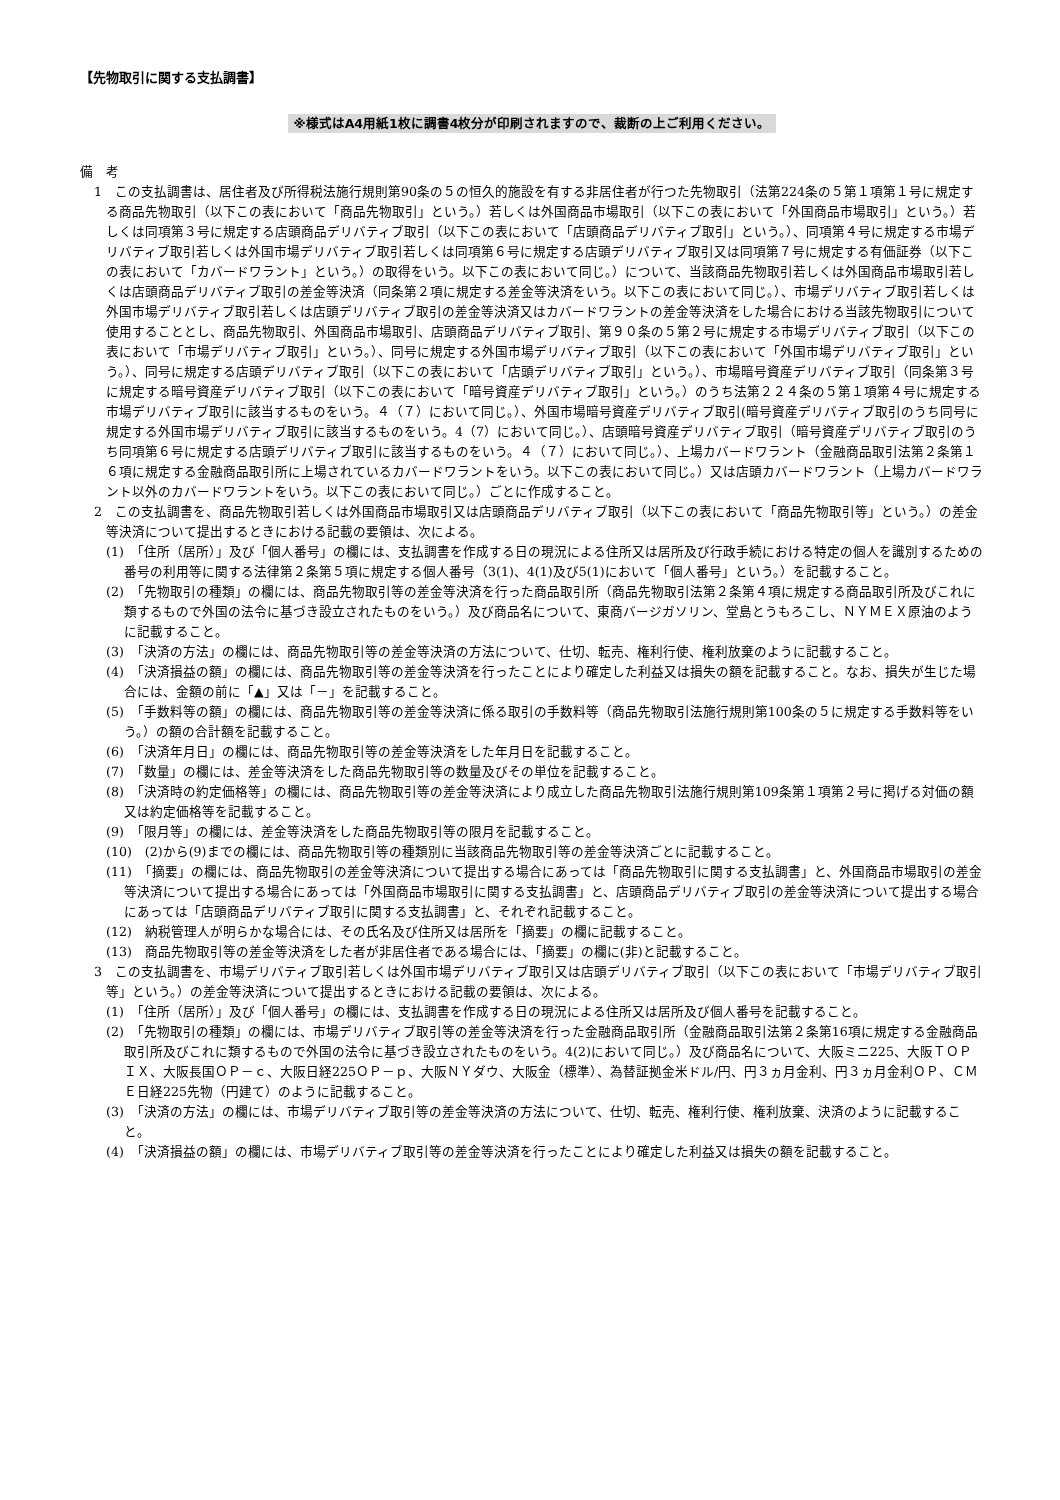【先物取引に関する支払調書】
※様式はA4用紙1枚に調書4枚分が印刷されますので、裁断の上ご利用ください。
備　考
1　この支払調書は、居住者及び所得税法施行規則第90条の５の恒久的施設を有する非居住者が行つた先物取引（法第224条の５第１項第１号に規定する商品先物取引（以下この表において「商品先物取引」という。）若しくは外国商品市場取引（以下この表において「外国商品市場取引」という。）若しくは同項第３号に規定する店頭商品デリバティブ取引（以下この表において「店頭商品デリバティブ取引」という。）、同項第４号に規定する市場デリバティブ取引若しくは外国市場デリバティブ取引若しくは同項第６号に規定する店頭デリバティブ取引又は同項第７号に規定する有価証券（以下この表において「カバードワラント」という。）の取得をいう。以下この表において同じ。）について、当該商品先物取引若しくは外国商品市場取引若しくは店頭商品デリバティブ取引の差金等決済（同条第２項に規定する差金等決済をいう。以下この表において同じ。）、市場デリバティブ取引若しくは外国市場デリバティブ取引若しくは店頭デリバティブ取引の差金等決済又はカバードワラントの差金等決済をした場合における当該先物取引について使用することとし、商品先物取引、外国商品市場取引、店頭商品デリバティブ取引、第９０条の５第２号に規定する市場デリバティブ取引（以下この表において「市場デリバティブ取引」という。）、同号に規定する外国市場デリバティブ取引（以下この表において「外国市場デリバティブ取引」という。）、同号に規定する店頭デリバティブ取引（以下この表において「店頭デリバティブ取引」という。）、市場暗号資産デリバティブ取引（同条第３号に規定する暗号資産デリバティブ取引（以下この表において「暗号資産デリバティブ取引」という。）のうち法第２２４条の５第１項第４号に規定する市場デリバティブ取引に該当するものをいう。４（７）において同じ。）、外国市場暗号資産デリバティブ取引(暗号資産デリバティブ取引のうち同号に規定する外国市場デリバティブ取引に該当するものをいう。4（7）において同じ。）、店頭暗号資産デリバティブ取引（暗号資産デリバティブ取引のうち同項第６号に規定する店頭デリバティブ取引に該当するものをいう。４（７）において同じ。）、上場カバードワラント（金融商品取引法第２条第１６項に規定する金融商品取引所に上場されているカバードワラントをいう。以下この表において同じ。）又は店頭カバードワラント（上場カバードワラント以外のカバードワラントをいう。以下この表において同じ。）ごとに作成すること。
2　この支払調書を、商品先物取引若しくは外国商品市場取引又は店頭商品デリバティブ取引（以下この表において「商品先物取引等」という。）の差金等決済について提出するときにおける記載の要領は、次による。
(1)　「住所（居所）」及び「個人番号」の欄には、支払調書を作成する日の現況による住所又は居所及び行政手続における特定の個人を識別するための番号の利用等に関する法律第２条第５項に規定する個人番号（3(1)、4(1)及び5(1)において「個人番号」という。）を記載すること。
(2)　「先物取引の種類」の欄には、商品先物取引等の差金等決済を行った商品取引所（商品先物取引法第２条第４項に規定する商品取引所及びこれに類するもので外国の法令に基づき設立されたものをいう。）及び商品名について、東商バージガソリン、堂島とうもろこし、ＮＹＭＥＸ原油のように記載すること。
(3)　「決済の方法」の欄には、商品先物取引等の差金等決済の方法について、仕切、転売、権利行使、権利放棄のように記載すること。
(4)　「決済損益の額」の欄には、商品先物取引等の差金等決済を行ったことにより確定した利益又は損失の額を記載すること。なお、損失が生じた場合には、金額の前に「▲」又は「－」を記載すること。
(5)　「手数料等の額」の欄には、商品先物取引等の差金等決済に係る取引の手数料等（商品先物取引法施行規則第100条の５に規定する手数料等をいう。）の額の合計額を記載すること。
(6)　「決済年月日」の欄には、商品先物取引等の差金等決済をした年月日を記載すること。
(7)　「数量」の欄には、差金等決済をした商品先物取引等の数量及びその単位を記載すること。
(8)　「決済時の約定価格等」の欄には、商品先物取引等の差金等決済により成立した商品先物取引法施行規則第109条第１項第２号に掲げる対価の額又は約定価格等を記載すること。
(9)　「限月等」の欄には、差金等決済をした商品先物取引等の限月を記載すること。
(10)　(2)から(9)までの欄には、商品先物取引等の種類別に当該商品先物取引等の差金等決済ごとに記載すること。
(11)　「摘要」の欄には、商品先物取引の差金等決済について提出する場合にあっては「商品先物取引に関する支払調書」と、外国商品市場取引の差金等決済について提出する場合にあっては「外国商品市場取引に関する支払調書」と、店頭商品デリバティブ取引の差金等決済について提出する場合にあっては「店頭商品デリバティブ取引に関する支払調書」と、それぞれ記載すること。
(12)　納税管理人が明らかな場合には、その氏名及び住所又は居所を「摘要」の欄に記載すること。
(13)　商品先物取引等の差金等決済をした者が非居住者である場合には、「摘要」の欄に(非)と記載すること。
3　この支払調書を、市場デリバティブ取引若しくは外国市場デリバティブ取引又は店頭デリバティブ取引（以下この表において「市場デリバティブ取引等」という。）の差金等決済について提出するときにおける記載の要領は、次による。
(1)　「住所（居所）」及び「個人番号」の欄には、支払調書を作成する日の現況による住所又は居所及び個人番号を記載すること。
(2)　「先物取引の種類」の欄には、市場デリバティブ取引等の差金等決済を行った金融商品取引所（金融商品取引法第２条第16項に規定する金融商品取引所及びこれに類するもので外国の法令に基づき設立されたものをいう。4(2)において同じ。）及び商品名について、大阪ミニ225、大阪ＴＯＰＩＸ、大阪長国ＯＰ－ｃ、大阪日経225ＯＰ－ｐ、大阪ＮＹダウ、大阪金（標準）、為替証拠金米ドル/円、円３ヵ月金利、円３ヵ月金利ＯＰ、ＣＭＥ日経225先物（円建て）のように記載すること。
(3)　「決済の方法」の欄には、市場デリバティブ取引等の差金等決済の方法について、仕切、転売、権利行使、権利放棄、決済のように記載すること。
(4)　「決済損益の額」の欄には、市場デリバティブ取引等の差金等決済を行ったことにより確定した利益又は損失の額を記載すること。